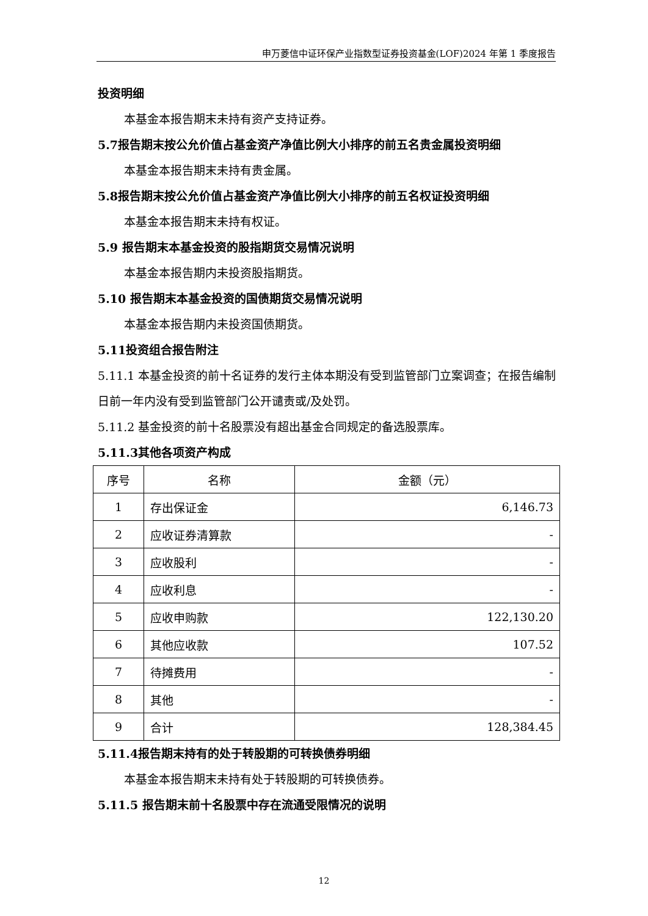申万菱信中证环保产业指数型证券投资基金(LOF)2024 年第 1 季度报告
投资明细
本基金本报告期末未持有资产支持证券。
5.7报告期末按公允价值占基金资产净值比例大小排序的前五名贵金属投资明细
本基金本报告期末未持有贵金属。
5.8报告期末按公允价值占基金资产净值比例大小排序的前五名权证投资明细
本基金本报告期末未持有权证。
5.9 报告期末本基金投资的股指期货交易情况说明
本基金本报告期内未投资股指期货。
5.10 报告期末本基金投资的国债期货交易情况说明
本基金本报告期内未投资国债期货。
5.11投资组合报告附注
5.11.1 本基金投资的前十名证券的发行主体本期没有受到监管部门立案调查；在报告编制日前一年内没有受到监管部门公开谴责或/及处罚。
5.11.2 基金投资的前十名股票没有超出基金合同规定的备选股票库。
5.11.3其他各项资产构成
| 序号 | 名称 | 金额（元） |
| 1 | 存出保证金 | 6,146.73 |
| 2 | 应收证券清算款 | - |
| 3 | 应收股利 | - |
| 4 | 应收利息 | - |
| 5 | 应收申购款 | 122,130.20 |
| 6 | 其他应收款 | 107.52 |
| 7 | 待摊费用 | - |
| 8 | 其他 | - |
| 9 | 合计 | 128,384.45 |
5.11.4报告期末持有的处于转股期的可转换债券明细
本基金本报告期末未持有处于转股期的可转换债券。
5.11.5 报告期末前十名股票中存在流通受限情况的说明
12